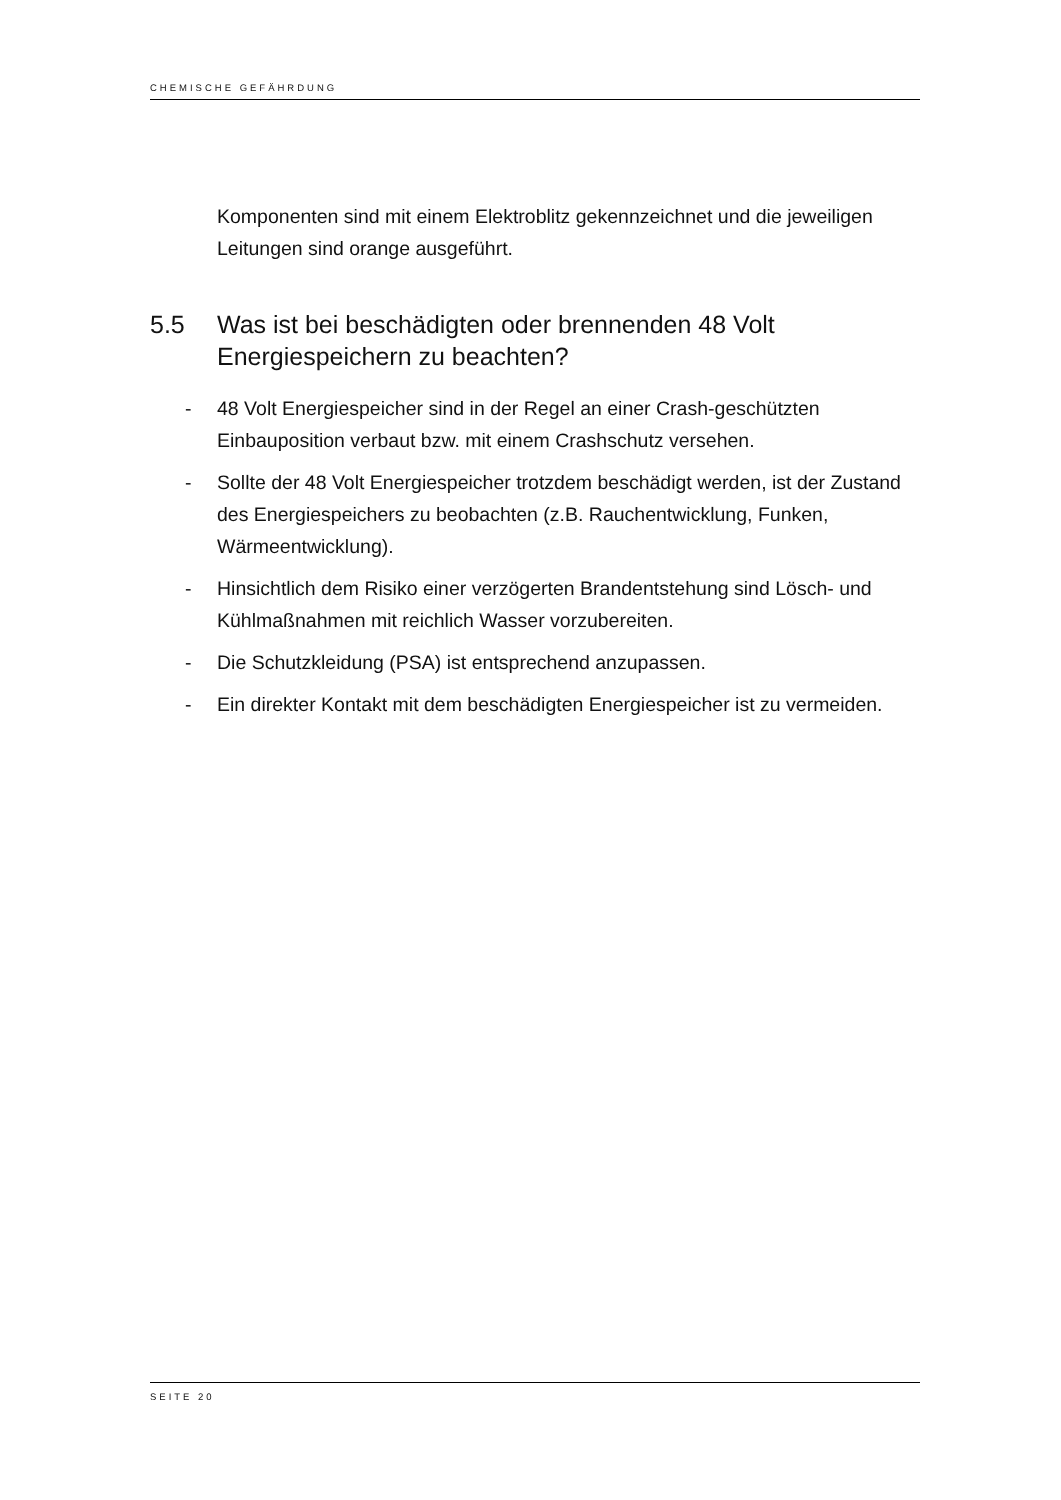CHEMISCHE GEFÄHRDUNG
Komponenten sind mit einem Elektroblitz gekennzeichnet und die jeweiligen Leitungen sind orange ausgeführt.
5.5 Was ist bei beschädigten oder brennenden 48 Volt Energiespeichern zu beachten?
- 48 Volt Energiespeicher sind in der Regel an einer Crash-geschützten Einbauposition verbaut bzw. mit einem Crashschutz versehen.
- Sollte der 48 Volt Energiespeicher trotzdem beschädigt werden, ist der Zustand des Energiespeichers zu beobachten (z.B. Rauchentwicklung, Funken, Wärmeentwicklung).
- Hinsichtlich dem Risiko einer verzögerten Brandentstehung sind Lösch- und Kühlmaßnahmen mit reichlich Wasser vorzubereiten.
- Die Schutzkleidung (PSA) ist entsprechend anzupassen.
- Ein direkter Kontakt mit dem beschädigten Energiespeicher ist zu vermeiden.
SEITE 20